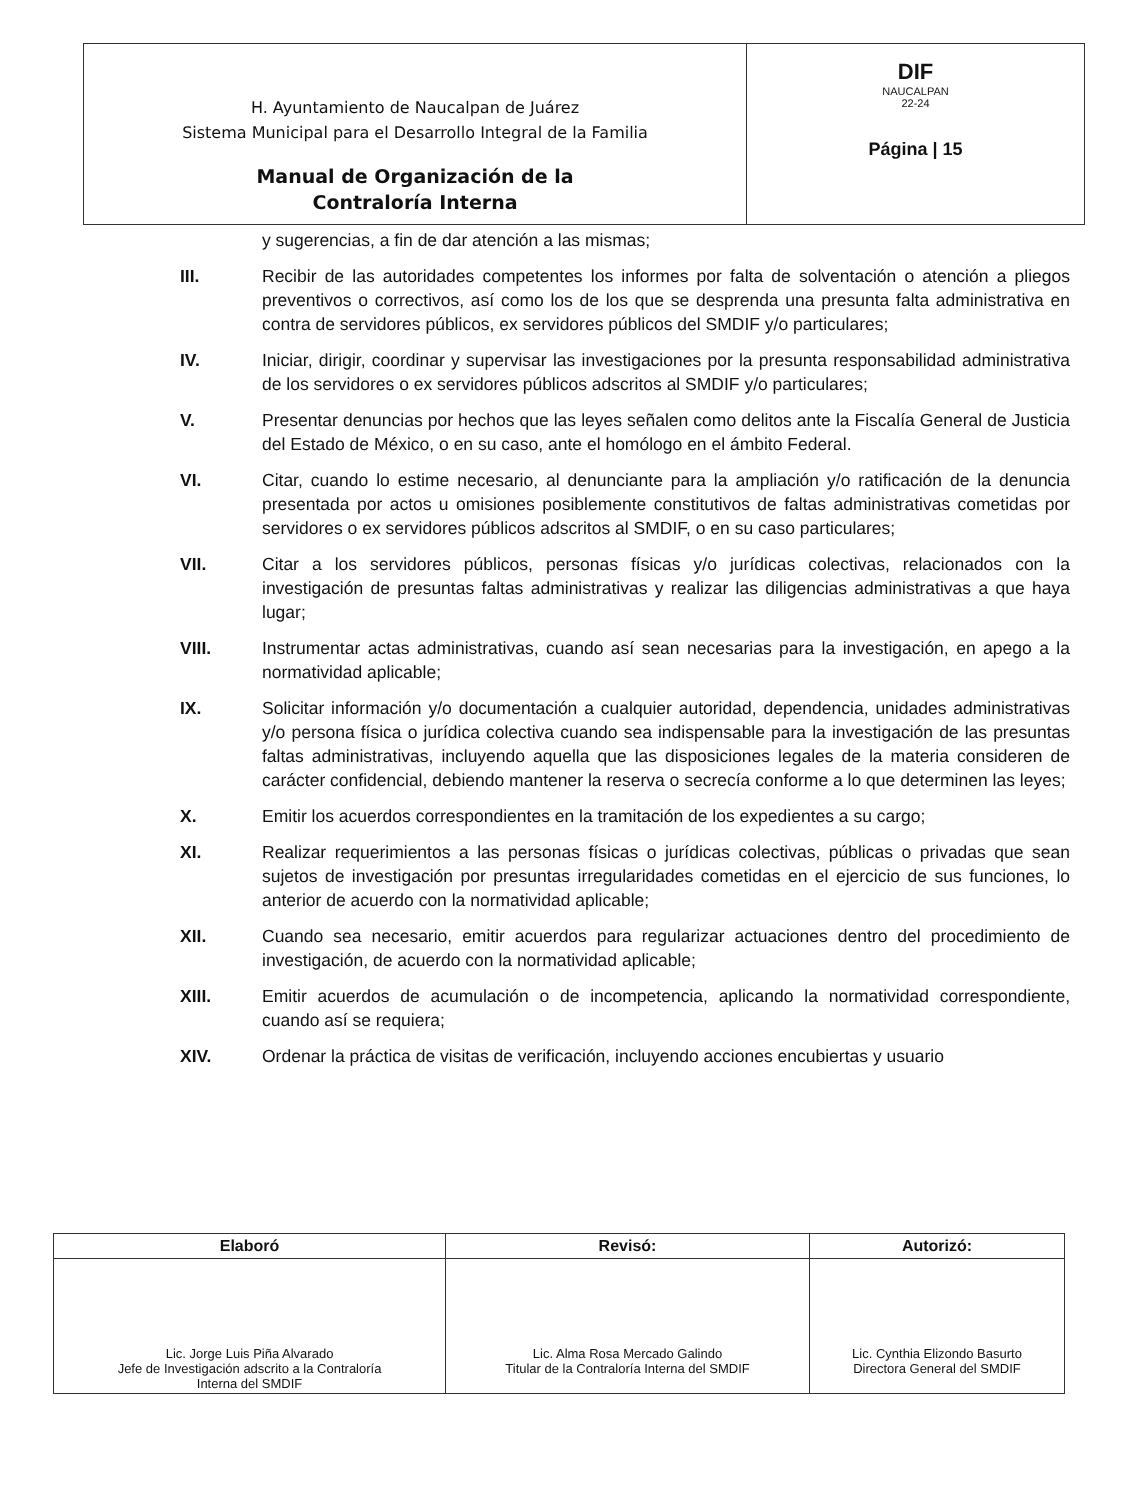| H. Ayuntamiento de Naucalpan de Juárez Sistema Municipal para el Desarrollo Integral de la Familia Manual de Organización de la Contraloría Interna | DIF NAUCALPAN 22-24 Página / 15 |
y sugerencias, a fin de dar atención a las mismas;
III. Recibir de las autoridades competentes los informes por falta de solventación o atención a pliegos preventivos o correctivos, así como los de los que se desprenda una presunta falta administrativa en contra de servidores públicos, ex servidores públicos del SMDIF y/o particulares;
IV. Iniciar, dirigir, coordinar y supervisar las investigaciones por la presunta responsabilidad administrativa de los servidores o ex servidores públicos adscritos al SMDIF y/o particulares;
V. Presentar denuncias por hechos que las leyes señalen como delitos ante la Fiscalía General de Justicia del Estado de México, o en su caso, ante el homólogo en el ámbito Federal.
VI. Citar, cuando lo estime necesario, al denunciante para la ampliación y/o ratificación de la denuncia presentada por actos u omisiones posiblemente constitutivos de faltas administrativas cometidas por servidores o ex servidores públicos adscritos al SMDIF, o en su caso particulares;
VII. Citar a los servidores públicos, personas físicas y/o jurídicas colectivas, relacionados con la investigación de presuntas faltas administrativas y realizar las diligencias administrativas a que haya lugar;
VIII. Instrumentar actas administrativas, cuando así sean necesarias para la investigación, en apego a la normatividad aplicable;
IX. Solicitar información y/o documentación a cualquier autoridad, dependencia, unidades administrativas y/o persona física o jurídica colectiva cuando sea indispensable para la investigación de las presuntas faltas administrativas, incluyendo aquella que las disposiciones legales de la materia consideren de carácter confidencial, debiendo mantener la reserva o secrecía conforme a lo que determinen las leyes;
X. Emitir los acuerdos correspondientes en la tramitación de los expedientes a su cargo;
XI. Realizar requerimientos a las personas físicas o jurídicas colectivas, públicas o privadas que sean sujetos de investigación por presuntas irregularidades cometidas en el ejercicio de sus funciones, lo anterior de acuerdo con la normatividad aplicable;
XII. Cuando sea necesario, emitir acuerdos para regularizar actuaciones dentro del procedimiento de investigación, de acuerdo con la normatividad aplicable;
XIII. Emitir acuerdos de acumulación o de incompetencia, aplicando la normatividad correspondiente, cuando así se requiera;
XIV. Ordenar la práctica de visitas de verificación, incluyendo acciones encubiertas y usuario
| Elaboró | Revisó: | Autorizó: |
| --- | --- | --- |
| Lic. Jorge Luis Piña Alvarado Jefe de Investigación adscrito a la Contraloría Interna del SMDIF | Lic. Alma Rosa Mercado Galindo Titular de la Contraloría Interna del SMDIF | Lic. Cynthia Elizondo Basurto Directora General del SMDIF |